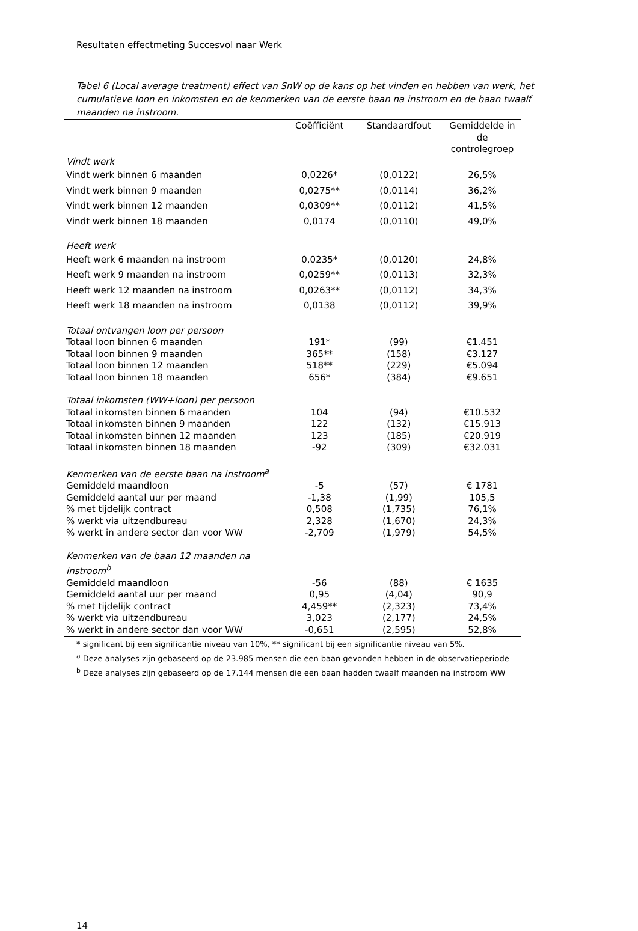Resultaten effectmeting Succesvol naar Werk
Tabel 6 (Local average treatment) effect van SnW op de kans op het vinden en hebben van werk, het cumulatieve loon en inkomsten en de kenmerken van de eerste baan na instroom en de baan twaalf maanden na instroom.
| | Coëfficiënt | Standaardfout | Gemiddelde in de controlegroep |
| --- | --- | --- | --- |
| Vindt werk | | | |
| Vindt werk binnen 6 maanden | 0,0226* | (0,0122) | 26,5% |
| Vindt werk binnen 9 maanden | 0,0275** | (0,0114) | 36,2% |
| Vindt werk binnen 12 maanden | 0,0309** | (0,0112) | 41,5% |
| Vindt werk binnen 18 maanden | 0,0174 | (0,0110) | 49,0% |
| Heeft werk | | | |
| Heeft werk 6 maanden na instroom | 0,0235* | (0,0120) | 24,8% |
| Heeft werk 9 maanden na instroom | 0,0259** | (0,0113) | 32,3% |
| Heeft werk 12 maanden na instroom | 0,0263** | (0,0112) | 34,3% |
| Heeft werk 18 maanden na instroom | 0,0138 | (0,0112) | 39,9% |
| Totaal ontvangen loon per persoon | | | |
| Totaal loon binnen 6 maanden | 191* | (99) | €1.451 |
| Totaal loon binnen 9 maanden | 365** | (158) | €3.127 |
| Totaal loon binnen 12 maanden | 518** | (229) | €5.094 |
| Totaal loon binnen 18 maanden | 656* | (384) | €9.651 |
| Totaal inkomsten (WW+loon) per persoon | | | |
| Totaal inkomsten binnen 6 maanden | 104 | (94) | €10.532 |
| Totaal inkomsten binnen 9 maanden | 122 | (132) | €15.913 |
| Totaal inkomsten binnen 12 maanden | 123 | (185) | €20.919 |
| Totaal inkomsten binnen 18 maanden | -92 | (309) | €32.031 |
| Kenmerken van de eerste baan na instroom<sup>a</sup> | | | |
| Gemiddeld maandloon | -5 | (57) | € 1781 |
| Gemiddeld aantal uur per maand | -1,38 | (1,99) | 105,5 |
| % met tijdelijk contract | 0,508 | (1,735) | 76,1% |
| % werkt via uitzendbureau | 2,328 | (1,670) | 24,3% |
| % werkt in andere sector dan voor WW | -2,709 | (1,979) | 54,5% |
| Kenmerken van de baan 12 maanden na instroom<sup>b</sup> | | | |
| Gemiddeld maandloon | -56 | (88) | € 1635 |
| Gemiddeld aantal uur per maand | 0,95 | (4,04) | 90,9 |
| % met tijdelijk contract | 4,459** | (2,323) | 73,4% |
| % werkt via uitzendbureau | 3,023 | (2,177) | 24,5% |
| % werkt in andere sector dan voor WW | -0,651 | (2,595) | 52,8% |
* significant bij een significantie niveau van 10%, ** significant bij een significantie niveau van 5%.
<sup>a</sup> Deze analyses zijn gebaseerd op de 23.985 mensen die een baan gevonden hebben in de observatieperiode
<sup>b</sup> Deze analyses zijn gebaseerd op de 17.144 mensen die een baan hadden twaalf maanden na instroom WW
14